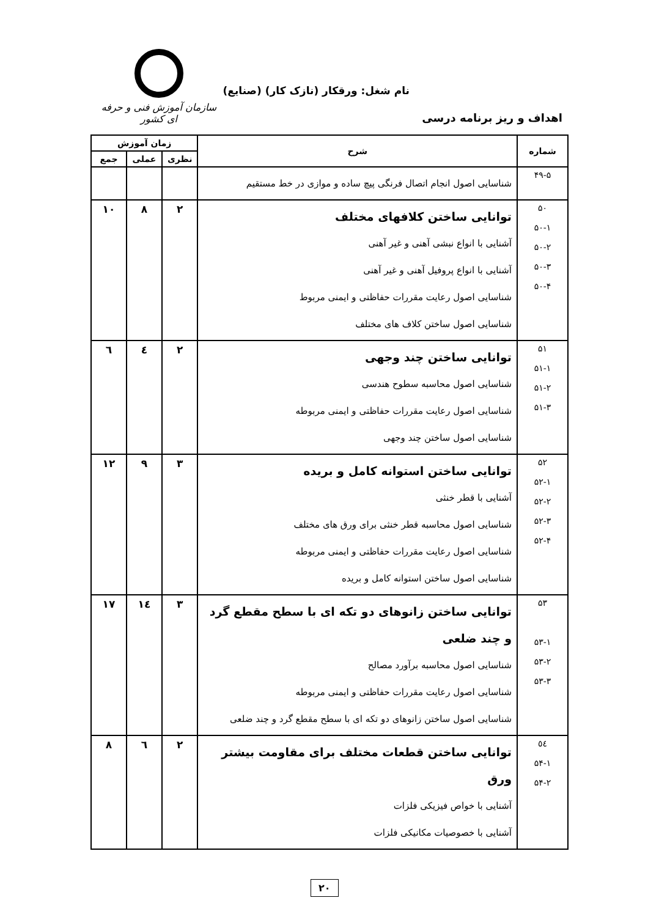نام شغل: ورقکار (نازک کار) (صنایع)
سازمان آموزش فنی و حرفه ای کشور
اهداف و ریز برنامه درسی
| شماره | شرح | زمان آموزش | | |
| --- | --- | --- | --- | --- |
| | | نظری | عملی | جمع |
| ۴۹-۵ | شناسایی اصول انجام اتصال فرنگی پیچ ساده و موازی در خط مستقیم | | | |
| ۵۰ ۵۰-۱ ۵۰-۲ ۵۰-۳ ۵۰-۴ | توانایی ساختن کلافهای مختلف آشنایی با انواع نبشی آهنی و غیر آهنی آشنایی با انواع پروفیل آهنی و غیر آهنی شناسایی اصول رعایت مقررات حفاظتی و ایمنی مربوط شناسایی اصول ساختن کلاف های مختلف | ۲ | ۸ | ۱۰ |
| ۵۱ ۵۱-۱ ۵۱-۲ ۵۱-۳ | توانایی ساختن چند وجهی شناسایی اصول محاسبه سطوح هندسی شناسایی اصول رعایت مقررات حفاظتی و ایمنی مربوطه شناسایی اصول ساختن چند وجهی | ۲ | ٤ | ٦ |
| ۵۲ ۵۲-۱ ۵۲-۲ ۵۲-۳ ۵۲-۴ | توانایی ساختن استوانه کامل و بریده آشنایی با قطر خنثی شناسایی اصول محاسبه قطر خنثی برای ورق های مختلف شناسایی اصول رعایت مقررات حفاظتی و ایمنی مربوطه شناسایی اصول ساختن استوانه کامل و بریده | ۳ | ۹ | ۱۲ |
| ۵۳ ۵۳-۱ ۵۳-۲ ۵۳-۳ | توانایی ساختن زانوهای دو تکه ای با سطح مقطع گرد و چند ضلعی شناسایی اصول محاسبه برآورد مصالح شناسایی اصول رعایت مقررات حفاظتی و ایمنی مربوطه شناسایی اصول ساختن زانوهای دو تکه ای با سطح مقطع گرد و چند ضلعی | ۳ | ١٤ | ۱۷ |
| ٥٤ ۵۴-۱ ۵۴-۲ | توانایی ساختن قطعات مختلف برای مقاومت بیشتر ورق آشنایی با خواص فیزیکی فلزات آشنایی با خصوصیات مکانیکی فلزات | ۲ | ٦ | ۸ |
۲۰